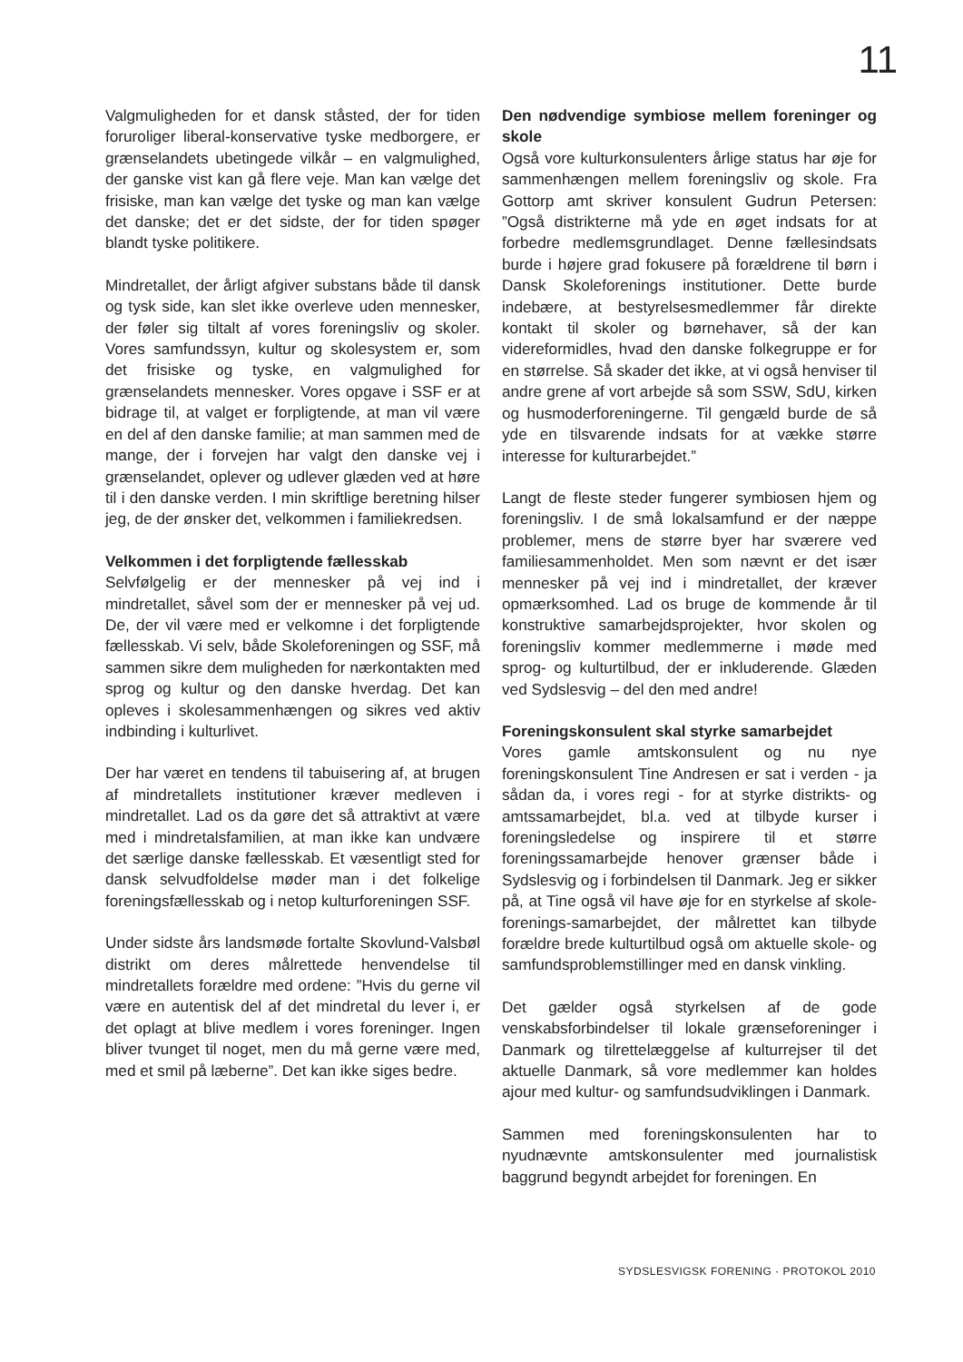11
Valgmuligheden for et dansk ståsted, der for tiden foruroliger liberal-konservative tyske medborgere, er grænselandets ubetingede vilkår – en valgmulighed, der ganske vist kan gå flere veje. Man kan vælge det frisiske, man kan vælge det tyske og man kan vælge det danske; det er det sidste, der for tiden spøger blandt tyske politikere.
Mindretallet, der årligt afgiver substans både til dansk og tysk side, kan slet ikke overleve uden mennesker, der føler sig tiltalt af vores foreningsliv og skoler. Vores samfundssyn, kultur og skolesystem er, som det frisiske og tyske, en valgmulighed for grænselandets mennesker. Vores opgave i SSF er at bidrage til, at valget er forpligtende, at man vil være en del af den danske familie; at man sammen med de mange, der i forvejen har valgt den danske vej i grænselandet, oplever og udlever glæden ved at høre til i den danske verden. I min skriftlige beretning hilser jeg, de der ønsker det, velkommen i familiekredsen.
Velkommen i det forpligtende fællesskab
Selvfølgelig er der mennesker på vej ind i mindretallet, såvel som der er mennesker på vej ud. De, der vil være med er velkomne i det forpligtende fællesskab. Vi selv, både Skoleforeningen og SSF, må sammen sikre dem muligheden for nærkontakten med sprog og kultur og den danske hverdag. Det kan opleves i skolesammenhængen og sikres ved aktiv indbinding i kulturlivet.
Der har været en tendens til tabuisering af, at brugen af mindretallets institutioner kræver medleven i mindretallet. Lad os da gøre det så attraktivt at være med i mindretalsfamilien, at man ikke kan undvære det særlige danske fællesskab. Et væsentligt sted for dansk selvudfoldelse møder man i det folkelige foreningsfællesskab og i netop kulturforeningen SSF.
Under sidste års landsmøde fortalte Skovlund-Valsbøl distrikt om deres målrettede henvendelse til mindretallets forældre med ordene: ”Hvis du gerne vil være en autentisk del af det mindretal du lever i, er det oplagt at blive medlem i vores foreninger. Ingen bliver tvunget til noget, men du må gerne være med, med et smil på læberne”. Det kan ikke siges bedre.
Den nødvendige symbiose mellem foreninger og skole
Også vore kulturkonsulenters årlige status har øje for sammenhængen mellem foreningsliv og skole. Fra Gottorp amt skriver konsulent Gudrun Petersen: ”Også distrikterne må yde en øget indsats for at forbedre medlemsgrundlaget. Denne fællesindsats burde i højere grad fokusere på forældrene til børn i Dansk Skoleforenings institutioner. Dette burde indebære, at bestyrelsesmedlemmer får direkte kontakt til skoler og børnehaver, så der kan videreformidles, hvad den danske folkegruppe er for en størrelse. Så skader det ikke, at vi også henviser til andre grene af vort arbejde så som SSW, SdU, kirken og husmoderforeningerne. Til gengæld burde de så yde en tilsvarende indsats for at vække større interesse for kulturarbejdet.”
Langt de fleste steder fungerer symbiosen hjem og foreningsliv. I de små lokalsamfund er der næppe problemer, mens de større byer har sværere ved familiesammenholdet. Men som nævnt er det især mennesker på vej ind i mindretallet, der kræver opmærksomhed. Lad os bruge de kommende år til konstruktive samarbejdsprojekter, hvor skolen og foreningsliv kommer medlemmerne i møde med sprog- og kulturtilbud, der er inkluderende. Glæden ved Sydslesvig – del den med andre!
Foreningskonsulent skal styrke samarbejdet
Vores gamle amtskonsulent og nu nye foreningskonsulent Tine Andresen er sat i verden - ja sådan da, i vores regi - for at styrke distrikts- og amtssamarbejdet, bl.a. ved at tilbyde kurser i foreningsledelse og inspirere til et større foreningssamarbejde henover grænser både i Sydslesvig og i forbindelsen til Danmark. Jeg er sikker på, at Tine også vil have øje for en styrkelse af skole-forenings-samarbejdet, der målrettet kan tilbyde forældre brede kulturtilbud også om aktuelle skole- og samfundsproblemstillinger med en dansk vinkling.
Det gælder også styrkelsen af de gode venskabsforbindelser til lokale grænseforeninger i Danmark og tilrettelæggelse af kulturrejser til det aktuelle Danmark, så vore medlemmer kan holdes ajour med kultur- og samfundsudviklingen i Danmark.
Sammen med foreningskonsulenten har to nyudnævnte amtskonsulenter med journalistisk baggrund begyndt arbejdet for foreningen. En
SYDSLESVIGSK FORENING · PROTOKOL 2010